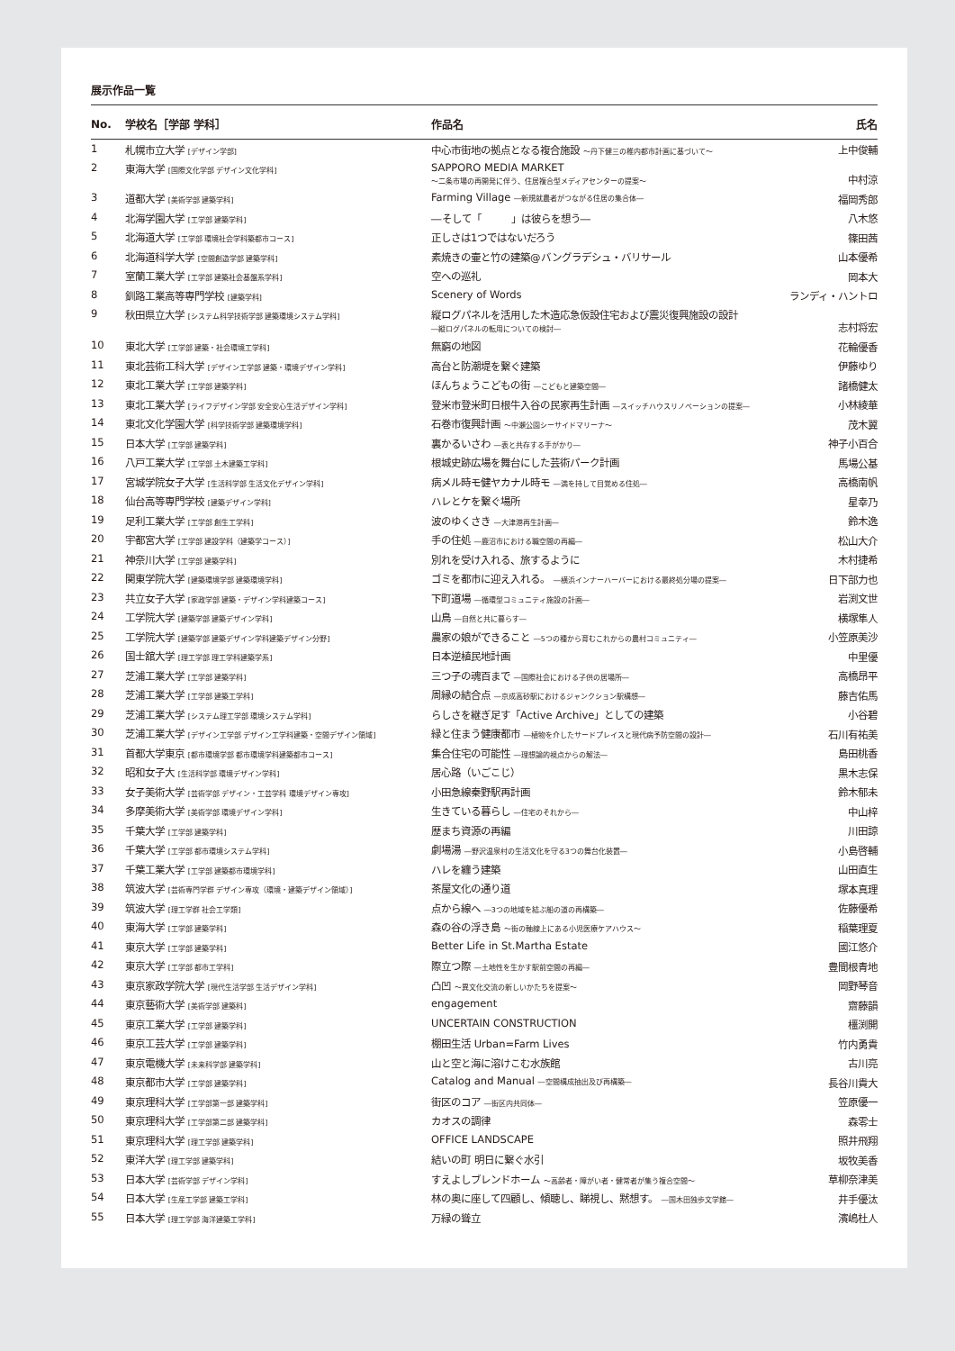展示作品一覧
| No. | 学校名［学部 学科］ | 作品名 | 氏名 |
| --- | --- | --- | --- |
| 1 | 札幌市立大学 [デザイン学部] | 中心市街地の拠点となる複合施設 ～丹下健三の稚内都市計画に基づいて～ | 上中俊輔 |
| 2 | 東海大学 [国際文化学部 デザイン文化学科] | SAPPORO MEDIA MARKET ～二条市場の再開発に伴う、住居複合型メディアセンターの提案～ | 中村涼 |
| 3 | 道都大学 [美術学部 建築学科] | Farming Village ―新規就農者がつながる住居の集合体― | 福岡秀郎 |
| 4 | 北海学園大学 [工学部 建築学科] | ―そして「 」は彼らを想う― | 八木悠 |
| 5 | 北海道大学 [工学部 環境社会学科築都市コース] | 正しさは1つではないだろう | 篠田茜 |
| 6 | 北海道科学大学 [空間創造学部 建築学科] | 素焼きの壷と竹の建築@バングラデシュ・バリサール | 山本優希 |
| 7 | 室蘭工業大学 [工学部 建築社会基盤系学科] | 空への巡礼 | 岡本大 |
| 8 | 釧路工業高等専門学校 [建築学科] | Scenery of Words | ランディ・ハントロ |
| 9 | 秋田県立大学 [システム科学技術学部 建築環境システム学科] | 縦ログパネルを活用した木造応急仮設住宅および震災復興施設の設計 ―縦ログパネルの転用についての検討― | 志村将宏 |
| 10 | 東北大学 [工学部 建築・社会環境工学科] | 無窮の地図 | 花輪優香 |
| 11 | 東北芸術工科大学 [デザイン工学部 建築・環境デザイン学科] | 高台と防潮堤を繋ぐ建築 | 伊藤ゆり |
| 12 | 東北工業大学 [工学部 建築学科] | ほんちょうこどもの街 ―こどもと建築空間― | 諸橋健太 |
| 13 | 東北工業大学 [ライフデザイン学部 安全安心生活デザイン学科] | 登米市登米町日根牛入谷の民家再生計画 ―スイッチハウスリノベーションの提案― | 小林綾華 |
| 14 | 東北文化学園大学 [科学技術学部 建築環境学科] | 石巻市復興計画 ～中瀬公園シーサイドマリーナ～ | 茂木翼 |
| 15 | 日本大学 [工学部 建築学科] | 裏かるいさわ ―表と共存する手がかり― | 神子小百合 |
| 16 | 八戸工業大学 [工学部 土木建築工学科] | 根城史跡広場を舞台にした芸術パーク計画 | 馬場公基 |
| 17 | 宮城学院女子大学 [生活科学部 生活文化デザイン学科] | 病メル時モ健ヤカナル時モ ―満を持して目覚める住処― | 高橋南帆 |
| 18 | 仙台高等専門学校 [建築デザイン学科] | ハレとケを繋ぐ場所 | 星幸乃 |
| 19 | 足利工業大学 [工学部 創生工学科] | 波のゆくさき ―大津港再生計画― | 鈴木逸 |
| 20 | 宇都宮大学 [工学部 建設学科（建築学コース）] | 手の住処 ―鹿沼市における職空間の再編― | 松山大介 |
| 21 | 神奈川大学 [工学部 建築学科] | 別れを受け入れる、旅するように | 木村捷希 |
| 22 | 関東学院大学 [建築環境学部 建築環境学科] | ゴミを都市に迎え入れる。 ―横浜インナーハーバーにおける最終処分場の提案― | 日下部力也 |
| 23 | 共立女子大学 [家政学部 建築・デザイン学科建築コース] | 下町道場 ―循環型コミュニティ施設の計画― | 岩渕文世 |
| 24 | 工学院大学 [建築学部 建築デザイン学科] | 山鳥 ―自然と共に暮らす― | 横塚隼人 |
| 25 | 工学院大学 [建築学部 建築デザイン学科建築デザイン分野] | 農家の娘ができること ―5つの種から育むこれからの農村コミュニティ― | 小笠原美沙 |
| 26 | 国士舘大学 [理工学部 理工学科建築学系] | 日本逆植民地計画 | 中里優 |
| 27 | 芝浦工業大学 [工学部 建築学科] | 三つ子の魂百まで ―国際社会における子供の居場所― | 高橋昂平 |
| 28 | 芝浦工業大学 [工学部 建築工学科] | 周縁の結合点 ―京成高砂駅におけるジャンクション駅構想― | 藤吉佑馬 |
| 29 | 芝浦工業大学 [システム理工学部 環境システム学科] | らしさを継ぎ足す「Active Archive」としての建築 | 小谷碧 |
| 30 | 芝浦工業大学 [デザイン工学部 デザイン工学科建築・空間デザイン領域] | 緑と住まう健康都市 ―植物を介したサードプレイスと現代病予防空間の設計― | 石川有祐美 |
| 31 | 首都大学東京 [都市環境学部 都市環境学科建築都市コース] | 集合住宅の可能性 ―理想論的視点からの解法― | 島田桃香 |
| 32 | 昭和女子大 [生活科学部 環境デザイン学科] | 居心路（いごこじ） | 黒木志保 |
| 33 | 女子美術大学 [芸術学部 デザイン・工芸学科 環境デザイン専攻] | 小田急線秦野駅再計画 | 鈴木郁未 |
| 34 | 多摩美術大学 [美術学部 環境デザイン学科] | 生きている暮らし ―住宅のそれから― | 中山梓 |
| 35 | 千葉大学 [工学部 建築学科] | 歴まち資源の再編 | 川田諒 |
| 36 | 千葉大学 [工学部 都市環境システム学科] | 劇場湯 ―野沢温泉村の生活文化を守る3つの舞台化装置― | 小島啓輔 |
| 37 | 千葉工業大学 [工学部 建築都市環境学科] | ハレを纏う建築 | 山田直生 |
| 38 | 筑波大学 [芸術専門学群 デザイン専攻（環境・建築デザイン領域）] | 茶屋文化の通り道 | 塚本真理 |
| 39 | 筑波大学 [理工学群 社会工学類] | 点から線へ ―3つの地域を結ぶ船の道の再構築― | 佐藤優希 |
| 40 | 東海大学 [工学部 建築学科] | 森の谷の浮き島 ～街の軸線上にある小児医療ケアハウス～ | 稲葉理夏 |
| 41 | 東京大学 [工学部 建築学科] | Better Life in St.Martha Estate | 國江悠介 |
| 42 | 東京大学 [工学部 都市工学科] | 際立つ際 ―土地性を生かす駅前空間の再編― | 豊間根青地 |
| 43 | 東京家政学院大学 [現代生活学部 生活デザイン学科] | 凸凹 ～異文化交流の新しいかたちを提案～ | 岡野琴音 |
| 44 | 東京藝術大学 [美術学部 建築科] | engagement | 齋藤韻 |
| 45 | 東京工業大学 [工学部 建築学科] | UNCERTAIN CONSTRUCTION | 橿渕開 |
| 46 | 東京工芸大学 [工学部 建築学科] | 棚田生活 Urban=Farm Lives | 竹内勇貴 |
| 47 | 東京電機大学 [未来科学部 建築学科] | 山と空と海に溶けこむ水族館 | 古川亮 |
| 48 | 東京都市大学 [工学部 建築学科] | Catalog and Manual ―空間構成抽出及び再構築― | 長谷川貴大 |
| 49 | 東京理科大学 [工学部第一部 建築学科] | 街区のコア ―街区内共同体― | 笠原優一 |
| 50 | 東京理科大学 [工学部第二部 建築学科] | カオスの調律 | 森零士 |
| 51 | 東京理科大学 [理工学部 建築学科] | OFFICE LANDSCAPE | 照井飛翔 |
| 52 | 東洋大学 [理工学部 建築学科] | 結いの町 明日に繋ぐ水引 | 坂牧美香 |
| 53 | 日本大学 [芸術学部 デザイン学科] | すえよしブレンドホーム ～高齢者・障がい者・健常者が集う複合空間～ | 草柳奈津美 |
| 54 | 日本大学 [生産工学部 建築工学科] | 林の奥に座して四顧し、傾聴し、睇視し、黙想す。 ―国木田独歩文学館― | 井手優汰 |
| 55 | 日本大学 [理工学部 海洋建築工学科] | 万緑の聳立 | 濱嶋杜人 |